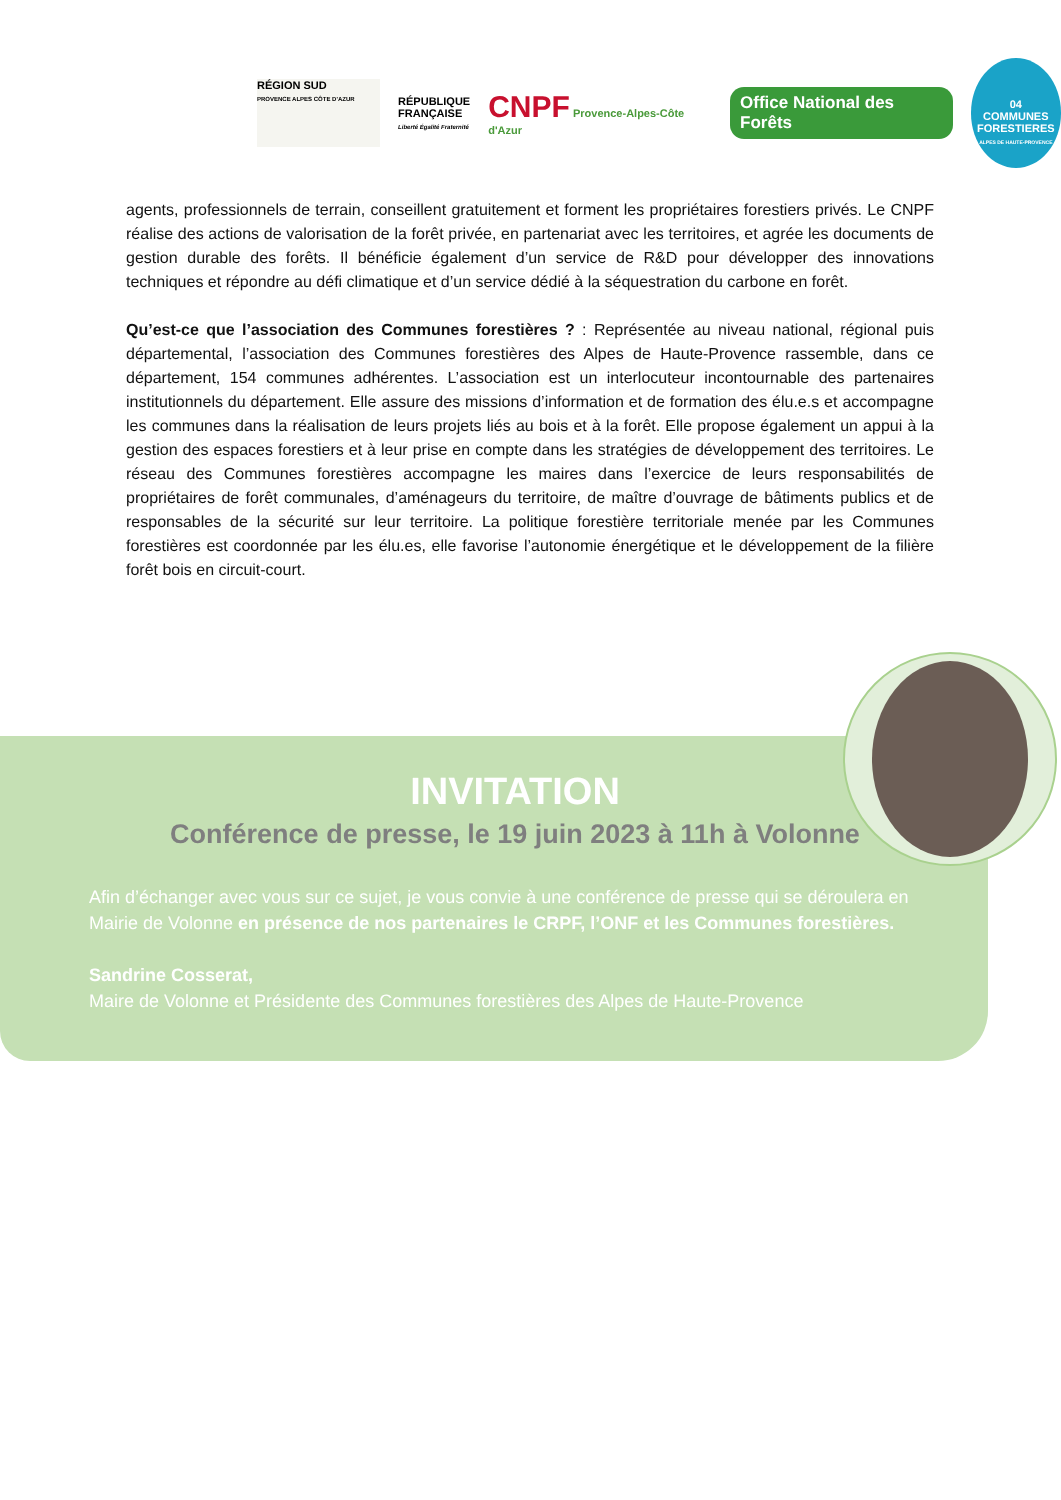RÉGION SUD
PROVENCE ALPES CÔTE D'AZUR
RÉPUBLIQUE
FRANÇAISE
Liberté Égalité Fraternité
CNPF Provence-Alpes-Côte d'Azur
Office National des Forêts
04
COMMUNES FORESTIERES
ALPES DE HAUTE-PROVENCE
agents, professionnels de terrain, conseillent gratuitement et forment les propriétaires forestiers privés. Le CNPF réalise des actions de valorisation de la forêt privée, en partenariat avec les territoires, et agrée les documents de gestion durable des forêts. Il bénéficie également d’un service de R&D pour développer des innovations techniques et répondre au défi climatique et d’un service dédié à la séquestration du carbone en forêt.
Qu’est-ce que l’association des Communes forestières ? : Représentée au niveau national, régional puis départemental, l’association des Communes forestières des Alpes de Haute-Provence rassemble, dans ce département, 154 communes adhérentes. L’association est un interlocuteur incontournable des partenaires institutionnels du département. Elle assure des missions d’information et de formation des élu.e.s et accompagne les communes dans la réalisation de leurs projets liés au bois et à la forêt. Elle propose également un appui à la gestion des espaces forestiers et à leur prise en compte dans les stratégies de développement des territoires. Le réseau des Communes forestières accompagne les maires dans l’exercice de leurs responsabilités de propriétaires de forêt communales, d’aménageurs du territoire, de maître d’ouvrage de bâtiments publics et de responsables de la sécurité sur leur territoire. La politique forestière territoriale menée par les Communes forestières est coordonnée par les élu.es, elle favorise l’autonomie énergétique et le développement de la filière forêt bois en circuit-court.
INVITATION
Conférence de presse, le 19 juin 2023 à 11h à Volonne
Afin d’échanger avec vous sur ce sujet, je vous convie à une conférence de presse qui se déroulera en Mairie de Volonne en présence de nos partenaires le CRPF, l’ONF et les Communes forestières.
Sandrine Cosserat,
Maire de Volonne et Présidente des Communes forestières des Alpes de Haute-Provence